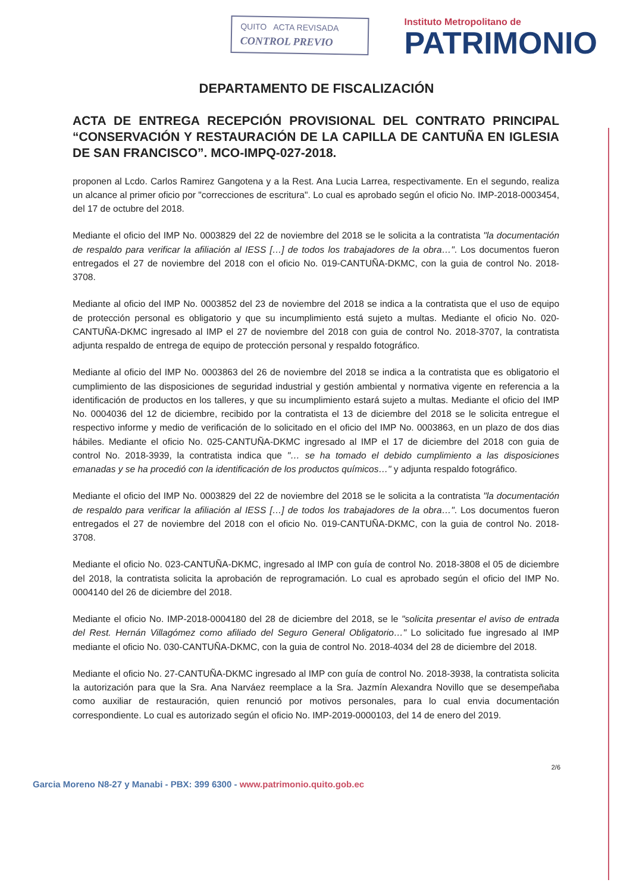QUITO ACTA REVISADA
CONTROL PREVIO
Instituto Metropolitano de
PATRIMONIO
DEPARTAMENTO DE FISCALIZACIÓN
ACTA DE ENTREGA RECEPCIÓN PROVISIONAL DEL CONTRATO PRINCIPAL “CONSERVACIÓN Y RESTAURACIÓN DE LA CAPILLA DE CANTUÑA EN IGLESIA DE SAN FRANCISCO”. MCO-IMPQ-027-2018.
proponen al Lcdo. Carlos Ramirez Gangotena y a la Rest. Ana Lucia Larrea, respectivamente. En el segundo, realiza un alcance al primer oficio por "correcciones de escritura". Lo cual es aprobado según el oficio No. IMP-2018-0003454, del 17 de octubre del 2018.
Mediante el oficio del IMP No. 0003829 del 22 de noviembre del 2018 se le solicita a la contratista "la documentación de respaldo para verificar la afiliación al IESS […] de todos los trabajadores de la obra…". Los documentos fueron entregados el 27 de noviembre del 2018 con el oficio No. 019-CANTUÑA-DKMC, con la guia de control No. 2018-3708.
Mediante al oficio del IMP No. 0003852 del 23 de noviembre del 2018 se indica a la contratista que el uso de equipo de protección personal es obligatorio y que su incumplimiento está sujeto a multas. Mediante el oficio No. 020-CANTUÑA-DKMC ingresado al IMP el 27 de noviembre del 2018 con guia de control No. 2018-3707, la contratista adjunta respaldo de entrega de equipo de protección personal y respaldo fotográfico.
Mediante al oficio del IMP No. 0003863 del 26 de noviembre del 2018 se indica a la contratista que es obligatorio el cumplimiento de las disposiciones de seguridad industrial y gestión ambiental y normativa vigente en referencia a la identificación de productos en los talleres, y que su incumplimiento estará sujeto a multas. Mediante el oficio del IMP No. 0004036 del 12 de diciembre, recibido por la contratista el 13 de diciembre del 2018 se le solicita entregue el respectivo informe y medio de verificación de lo solicitado en el oficio del IMP No. 0003863, en un plazo de dos dias hábiles. Mediante el oficio No. 025-CANTUÑA-DKMC ingresado al IMP el 17 de diciembre del 2018 con guia de control No. 2018-3939, la contratista indica que "… se ha tomado el debido cumplimiento a las disposiciones emanadas y se ha procedió con la identificación de los productos químicos…" y adjunta respaldo fotográfico.
Mediante el oficio del IMP No. 0003829 del 22 de noviembre del 2018 se le solicita a la contratista "la documentación de respaldo para verificar la afiliación al IESS […] de todos los trabajadores de la obra…". Los documentos fueron entregados el 27 de noviembre del 2018 con el oficio No. 019-CANTUÑA-DKMC, con la guia de control No. 2018-3708.
Mediante el oficio No. 023-CANTUÑA-DKMC, ingresado al IMP con guía de control No. 2018-3808 el 05 de diciembre del 2018, la contratista solicita la aprobación de reprogramación. Lo cual es aprobado según el oficio del IMP No. 0004140 del 26 de diciembre del 2018.
Mediante el oficio No. IMP-2018-0004180 del 28 de diciembre del 2018, se le "solicita presentar el aviso de entrada del Rest. Hernán Villagómez como afiliado del Seguro General Obligatorio…" Lo solicitado fue ingresado al IMP mediante el oficio No. 030-CANTUÑA-DKMC, con la guia de control No. 2018-4034 del 28 de diciembre del 2018.
Mediante el oficio No. 27-CANTUÑA-DKMC ingresado al IMP con guía de control No. 2018-3938, la contratista solicita la autorización para que la Sra. Ana Narváez reemplace a la Sra. Jazmín Alexandra Novillo que se desempeñaba como auxiliar de restauración, quien renunció por motivos personales, para lo cual envia documentación correspondiente. Lo cual es autorizado según el oficio No. IMP-2019-0000103, del 14 de enero del 2019.
2/6
Garcia Moreno N8-27 y Manabi - PBX: 399 6300 - www.patrimonio.quito.gob.ec